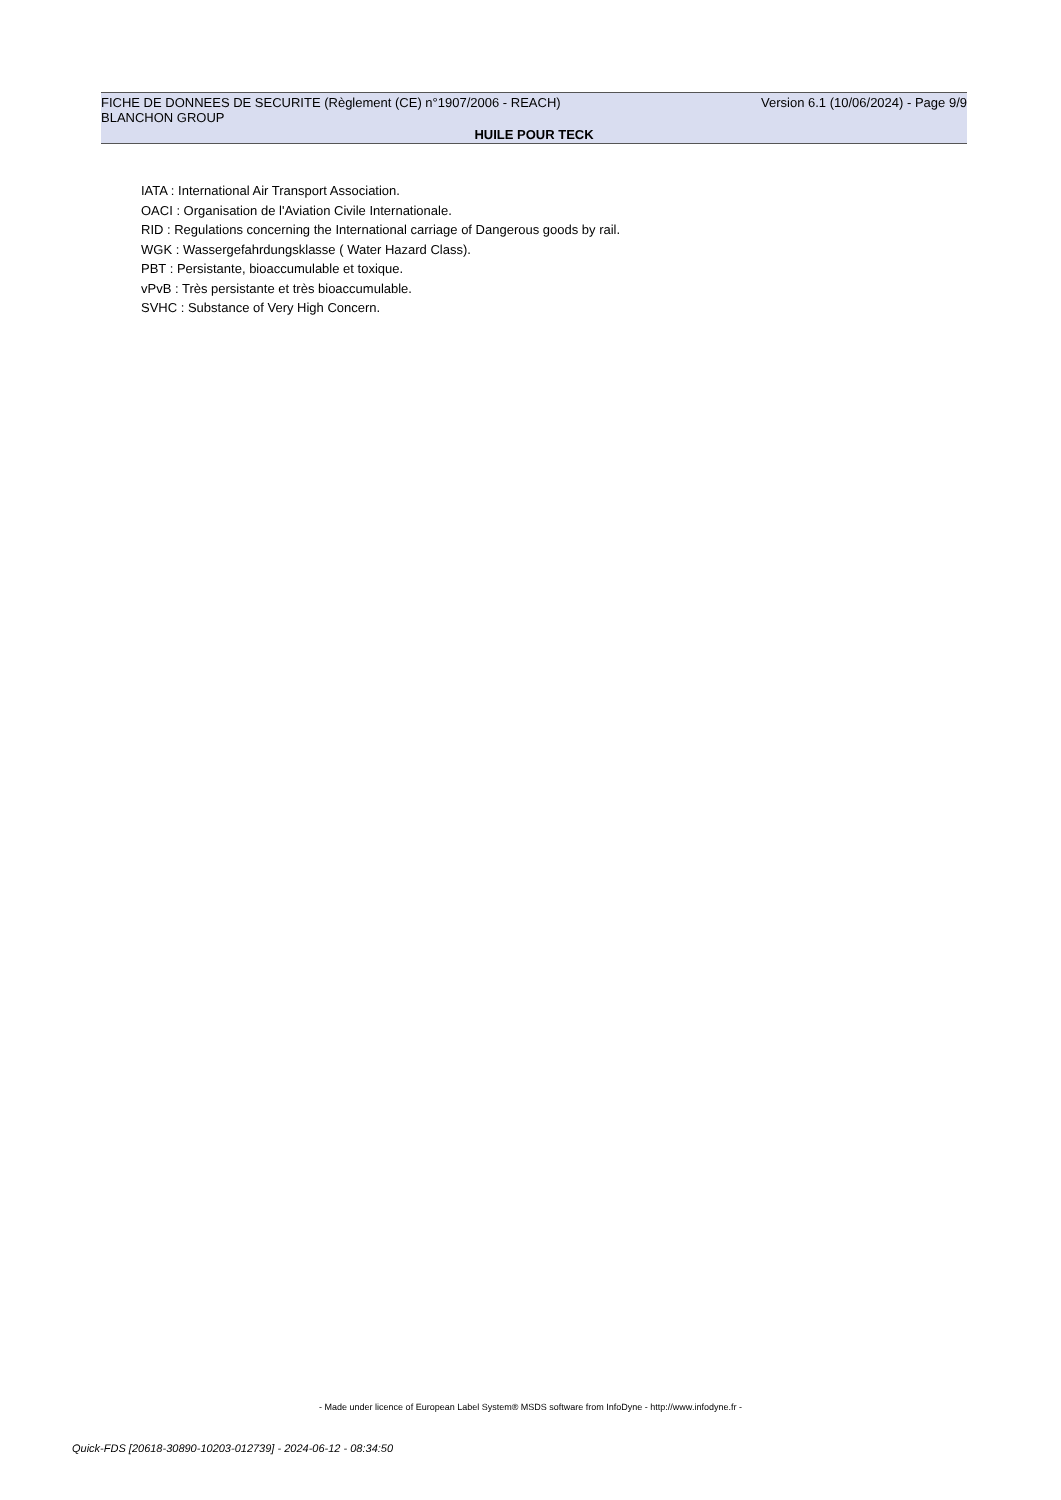FICHE DE DONNEES DE SECURITE (Règlement (CE) n°1907/2006 - REACH) Version 6.1 (10/06/2024) - Page 9/9
BLANCHON GROUP
HUILE POUR TECK
IATA : International Air Transport Association.
OACI : Organisation de l'Aviation Civile Internationale.
RID : Regulations concerning the International carriage of Dangerous goods by rail.
WGK : Wassergefahrdungsklasse ( Water Hazard Class).
PBT : Persistante, bioaccumulable et toxique.
vPvB : Très persistante et très bioaccumulable.
SVHC : Substance of Very High Concern.
- Made under licence of European Label System® MSDS software from InfoDyne - http://www.infodyne.fr -
Quick-FDS [20618-30890-10203-012739] - 2024-06-12 - 08:34:50